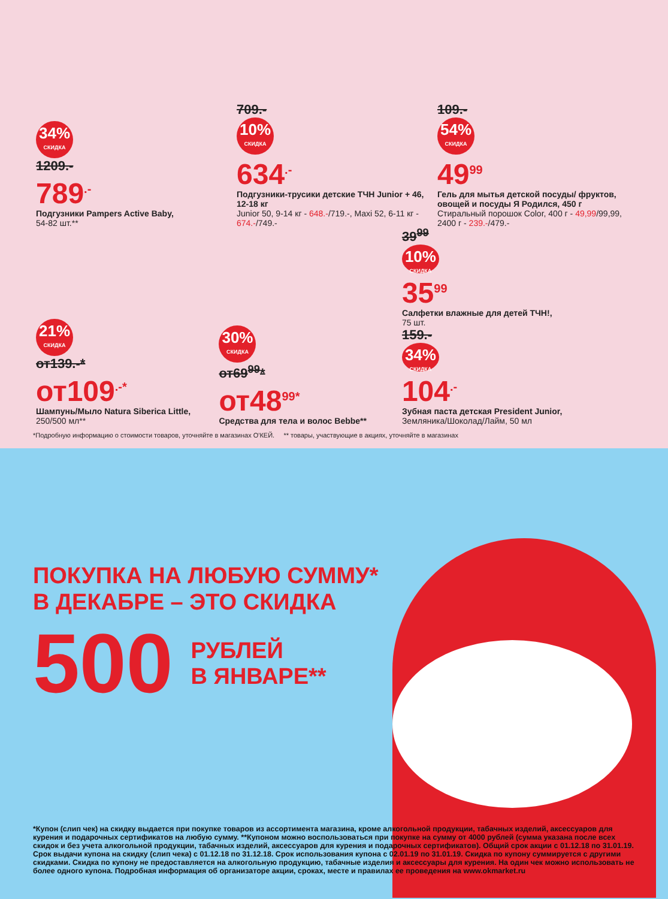34%
СКИДКА
1209.-
789<sup>.-</sup>
Подгузники Pampers Active Baby,
54-82 шт.**
709.-
10%
СКИДКА
634<sup>.-</sup>
Подгузники-трусики детские ТЧН Junior + 46, 12-18 кг
Junior 50, 9-14 кг - 648.-/719.-, Maxi 52, 6-11 кг - 674.-/749.-
109.-
54%
СКИДКА
49<sup>99</sup>
Гель для мытья детской посуды/ фруктов, овощей и посуды Я Родился, 450 г
Стиральный порошок Color, 400 г - 49,99/99,99, 2400 г - 239.-/479.-
21%
СКИДКА
от139.-*
от109<sup>.-*</sup>
Шампунь/Мыло Natura Siberica Little,
250/500 мл**
30%
СКИДКА
от69<sup>99</sup>*
от48<sup>99*</sup>
Средства для тела и волос Bebbe**
39<sup>99</sup>
10%
СКИДКА
35<sup>99</sup>
Салфетки влажные для детей ТЧН!,
75 шт.
159.-
34%
СКИДКА
104<sup>.-</sup>
Зубная паста детская President Junior,
Земляника/Шоколад/Лайм, 50 мл
*Подробную информацию о стоимости товаров, уточняйте в магазинах О'КЕЙ. ** товары, участвующие в акциях, уточняйте в магазинах
ПОКУПКА НА ЛЮБУЮ СУММУ*
В ДЕКАБРЕ – ЭТО СКИДКА
500 РУБЛЕЙ
В ЯНВАРЕ**
*Купон (слип чек) на скидку выдается при покупке товаров из ассортимента магазина, кроме алкогольной продукции, табачных изделий, аксессуаров для курения и подарочных сертификатов на любую сумму. **Купоном можно воспользоваться при покупке на сумму от 4000 рублей (сумма указана после всех скидок и без учета алкогольной продукции, табачных изделий, аксессуаров для курения и подарочных сертификатов). Общий срок акции с 01.12.18 по 31.01.19. Срок выдачи купона на скидку (слип чека) с 01.12.18 по 31.12.18. Срок использования купона с 02.01.19 по 31.01.19. Скидка по купону суммируется с другими скидками. Скидка по купону не предоставляется на алкогольную продукцию, табачные изделия и аксессуары для курения. На один чек можно использовать не более одного купона. Подробная информация об организаторе акции, сроках, месте и правилах ее проведения на www.okmarket.ru